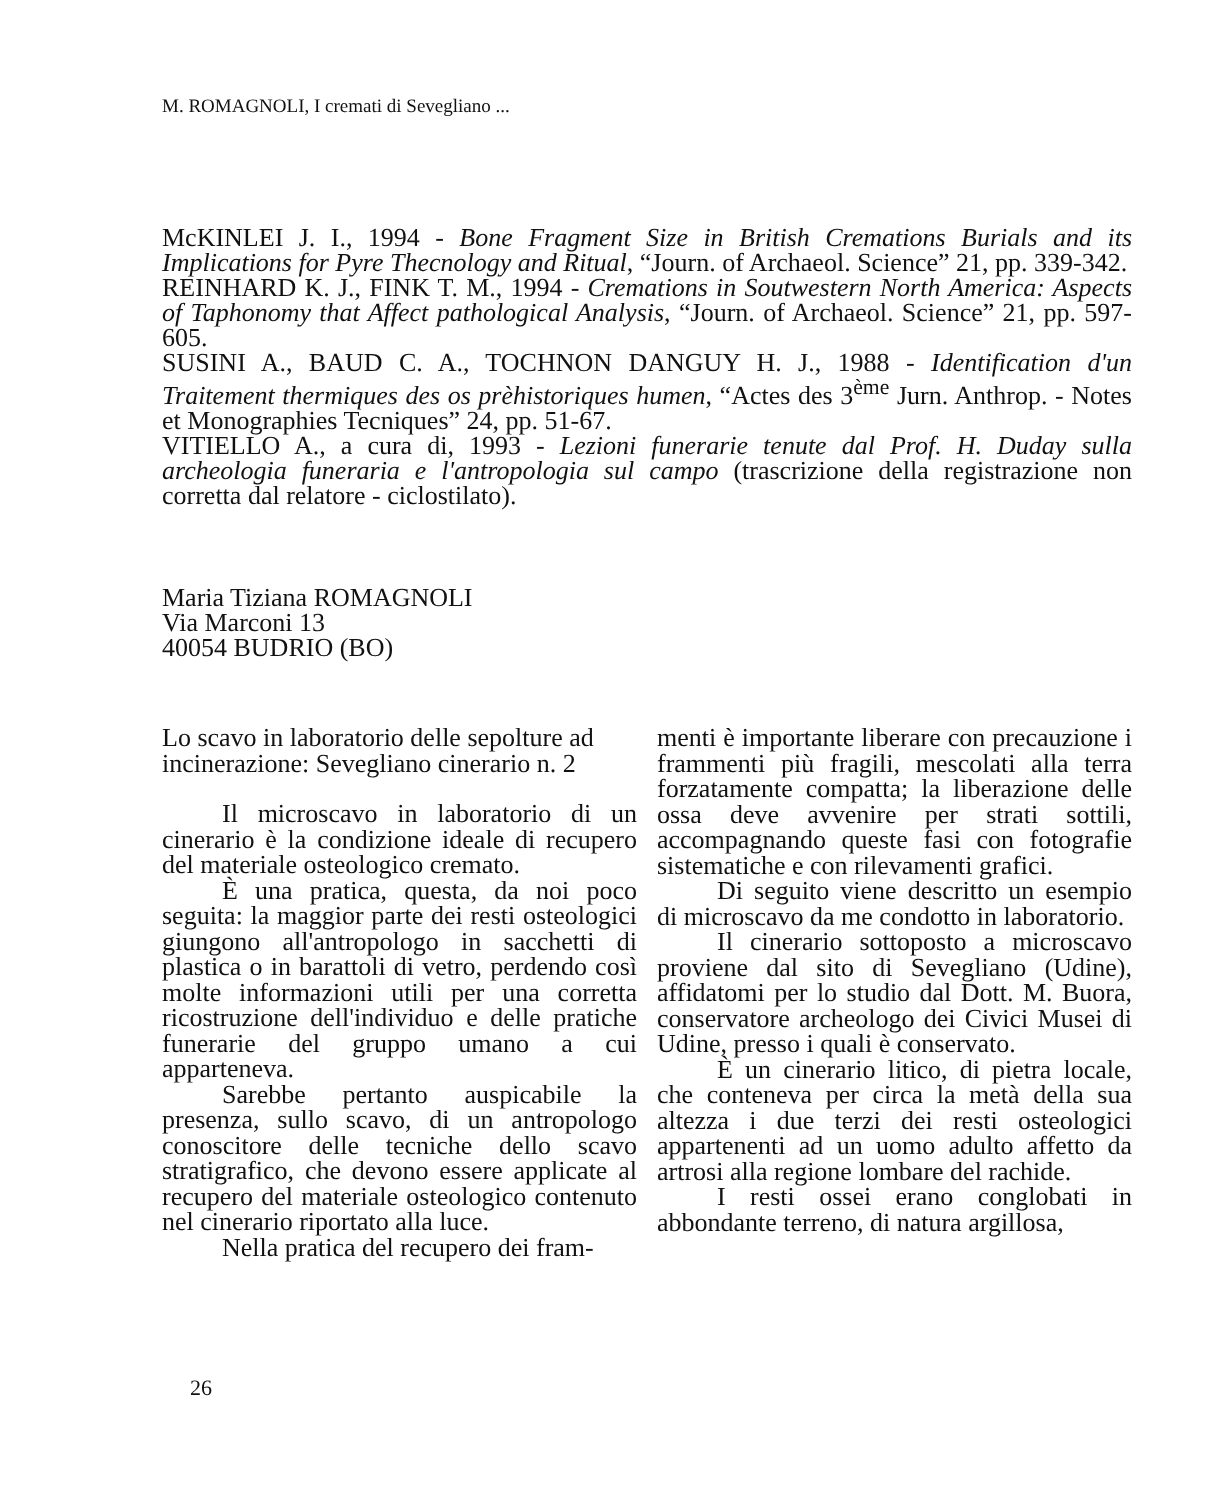M. ROMAGNOLI, I cremati di Sevegliano ...
McKINLEI J. I., 1994 - Bone Fragment Size in British Cremations Burials and its Implications for Pyre Thecnology and Ritual, “Journ. of Archaeol. Science” 21, pp. 339-342.
REINHARD K. J., FINK T. M., 1994 - Cremations in Soutwestern North America: Aspects of Taphonomy that Affect pathological Analysis, “Journ. of Archaeol. Science” 21, pp. 597-605.
SUSINI A., BAUD C. A., TOCHNON DANGUY H. J., 1988 - Identification d'un Traitement thermiques des os prèhistoriques humen, “Actes des 3<sup>ème</sup> Jurn. Anthrop. - Notes et Monographies Tecniques” 24, pp. 51-67.
VITIELLO A., a cura di, 1993 - Lezioni funerarie tenute dal Prof. H. Duday sulla archeologia funeraria e l'antropologia sul campo (trascrizione della registrazione non corretta dal relatore - ciclostilato).
Maria Tiziana ROMAGNOLI
Via Marconi 13
40054 BUDRIO (BO)
Lo scavo in laboratorio delle sepolture ad incinerazione: Sevegliano cinerario n. 2
Il microscavo in laboratorio di un cinerario è la condizione ideale di recupero del materiale osteologico cremato.
È una pratica, questa, da noi poco seguita: la maggior parte dei resti osteologici giungono all'antropologo in sacchetti di plastica o in barattoli di vetro, perdendo così molte informazioni utili per una corretta ricostruzione dell'individuo e delle pratiche funerarie del gruppo umano a cui apparteneva.
Sarebbe pertanto auspicabile la presenza, sullo scavo, di un antropologo conoscitore delle tecniche dello scavo stratigrafico, che devono essere applicate al recupero del materiale osteologico contenuto nel cinerario riportato alla luce.
Nella pratica del recupero dei fram-
menti è importante liberare con precauzione i frammenti più fragili, mescolati alla terra forzatamente compatta; la liberazione delle ossa deve avvenire per strati sottili, accompagnando queste fasi con fotografie sistematiche e con rilevamenti grafici.
Di seguito viene descritto un esempio di microscavo da me condotto in laboratorio.
Il cinerario sottoposto a microscavo proviene dal sito di Sevegliano (Udine), affidatomi per lo studio dal Dott. M. Buora, conservatore archeologo dei Civici Musei di Udine, presso i quali è conservato.
È un cinerario litico, di pietra locale, che conteneva per circa la metà della sua altezza i due terzi dei resti osteologici appartenenti ad un uomo adulto affetto da artrosi alla regione lombare del rachide.
I resti ossei erano conglobati in abbondante terreno, di natura argillosa,
26